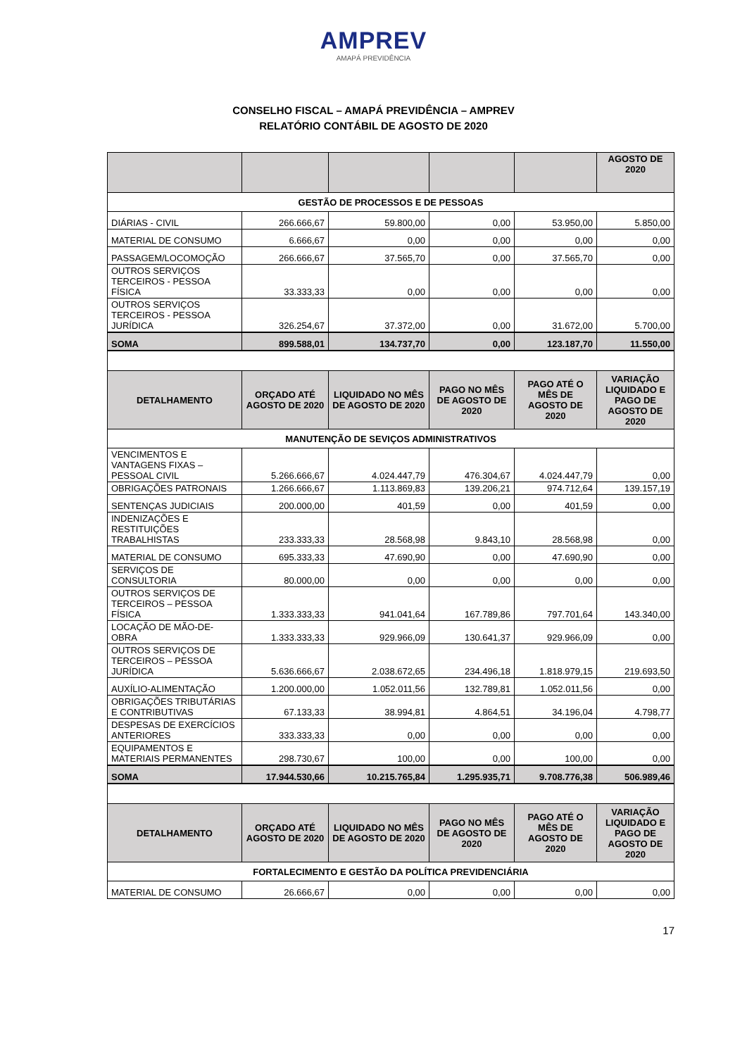AMPREV
AMAPÁ PREVIDÊNCIA
CONSELHO FISCAL – AMAPÁ PREVIDÊNCIA – AMPREV
RELATÓRIO CONTÁBIL DE AGOSTO DE 2020
| | | | | | AGOSTO DE 2020 |
| --- | --- | --- | --- | --- | --- |
| GESTÃO DE PROCESSOS E DE PESSOAS | | | | | |
| DIÁRIAS - CIVIL | 266.666,67 | 59.800,00 | 0,00 | 53.950,00 | 5.850,00 |
| MATERIAL DE CONSUMO | 6.666,67 | 0,00 | 0,00 | 0,00 | 0,00 |
| PASSAGEM/LOCOMOÇÃO | 266.666,67 | 37.565,70 | 0,00 | 37.565,70 | 0,00 |
| OUTROS SERVIÇOS TERCEIROS - PESSOA FÍSICA | 33.333,33 | 0,00 | 0,00 | 0,00 | 0,00 |
| OUTROS SERVIÇOS TERCEIROS - PESSOA JURÍDICA | 326.254,67 | 37.372,00 | 0,00 | 31.672,00 | 5.700,00 |
| SOMA | 899.588,01 | 134.737,70 | 0,00 | 123.187,70 | 11.550,00 |
| DETALHAMENTO | ORÇADO ATÉ AGOSTO DE 2020 | LIQUIDADO NO MÊS DE AGOSTO DE 2020 | PAGO NO MÊS DE AGOSTO DE 2020 | PAGO ATÉ O MÊS DE AGOSTO DE 2020 | VARIAÇÃO LIQUIDADO E PAGO DE AGOSTO DE 2020 |
| MANUTENÇÃO DE SEVIÇOS ADMINISTRATIVOS | | | | | |
| VENCIMENTOS E VANTAGENS FIXAS – PESSOAL CIVIL | 5.266.666,67 | 4.024.447,79 | 476.304,67 | 4.024.447,79 | 0,00 |
| OBRIGAÇÕES PATRONAIS | 1.266.666,67 | 1.113.869,83 | 139.206,21 | 974.712,64 | 139.157,19 |
| SENTENÇAS JUDICIAIS | 200.000,00 | 401,59 | 0,00 | 401,59 | 0,00 |
| INDENIZAÇÕES E RESTITUIÇÕES TRABALHISTAS | 233.333,33 | 28.568,98 | 9.843,10 | 28.568,98 | 0,00 |
| MATERIAL DE CONSUMO | 695.333,33 | 47.690,90 | 0,00 | 47.690,90 | 0,00 |
| SERVIÇOS DE CONSULTORIA | 80.000,00 | 0,00 | 0,00 | 0,00 | 0,00 |
| OUTROS SERVIÇOS DE TERCEIROS – PESSOA FÍSICA | 1.333.333,33 | 941.041,64 | 167.789,86 | 797.701,64 | 143.340,00 |
| LOCAÇÃO DE MÃO-DE-OBRA | 1.333.333,33 | 929.966,09 | 130.641,37 | 929.966,09 | 0,00 |
| OUTROS SERVIÇOS DE TERCEIROS – PESSOA JURÍDICA | 5.636.666,67 | 2.038.672,65 | 234.496,18 | 1.818.979,15 | 219.693,50 |
| AUXÍLIO-ALIMENTAÇÃO | 1.200.000,00 | 1.052.011,56 | 132.789,81 | 1.052.011,56 | 0,00 |
| OBRIGAÇÕES TRIBUTÁRIAS E CONTRIBUTIVAS | 67.133,33 | 38.994,81 | 4.864,51 | 34.196,04 | 4.798,77 |
| DESPESAS DE EXERCÍCIOS ANTERIORES | 333.333,33 | 0,00 | 0,00 | 0,00 | 0,00 |
| EQUIPAMENTOS E MATERIAIS PERMANENTES | 298.730,67 | 100,00 | 0,00 | 100,00 | 0,00 |
| SOMA | 17.944.530,66 | 10.215.765,84 | 1.295.935,71 | 9.708.776,38 | 506.989,46 |
| DETALHAMENTO | ORÇADO ATÉ AGOSTO DE 2020 | LIQUIDADO NO MÊS DE AGOSTO DE 2020 | PAGO NO MÊS DE AGOSTO DE 2020 | PAGO ATÉ O MÊS DE AGOSTO DE 2020 | VARIAÇÃO LIQUIDADO E PAGO DE AGOSTO DE 2020 |
| FORTALECIMENTO E GESTÃO DA POLÍTICA PREVIDENCIÁRIA | | | | | |
| MATERIAL DE CONSUMO | 26.666,67 | 0,00 | 0,00 | 0,00 | 0,00 |
17